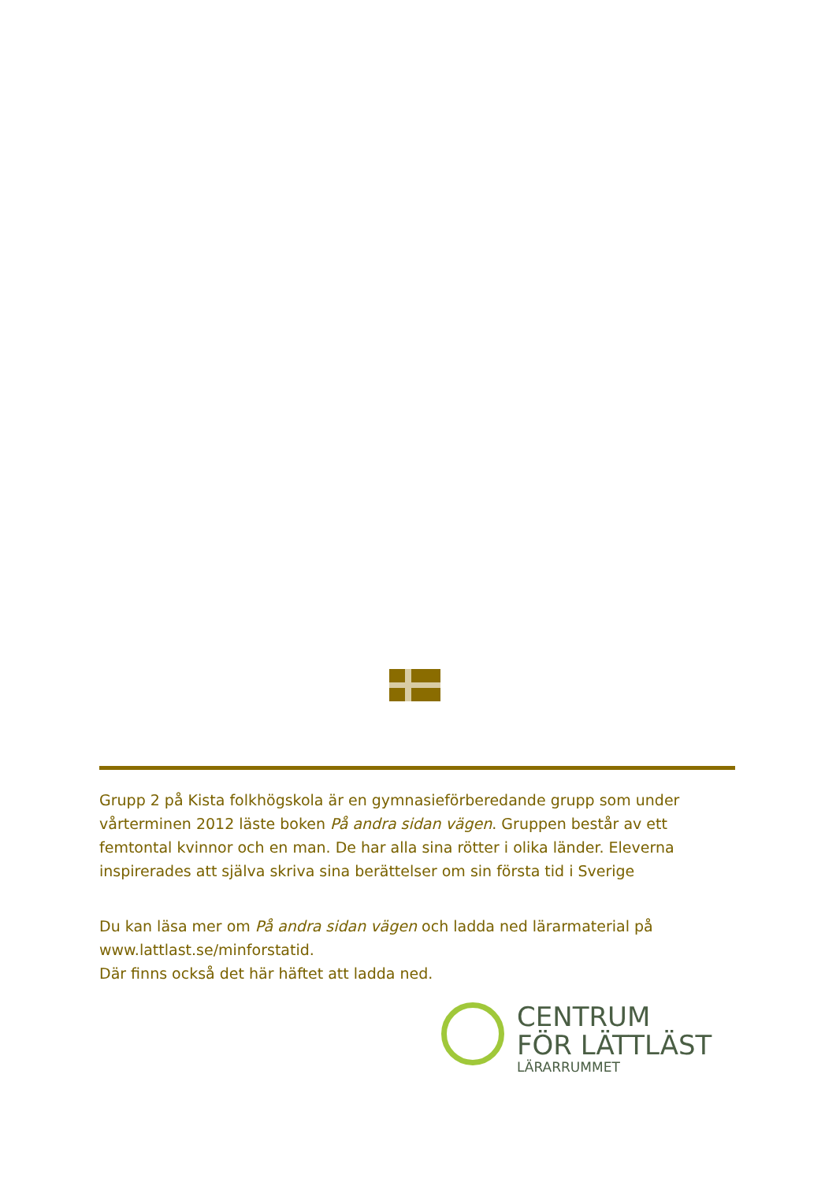Grupp 2 på Kista folkhögskola är en gymnasieförberedande grupp som under vårterminen 2012 läste boken På andra sidan vägen. Gruppen består av ett femtontal kvinnor och en man. De har alla sina rötter i olika länder. Eleverna inspirerades att själva skriva sina berättelser om sin första tid i Sverige
Du kan läsa mer om På andra sidan vägen och ladda ned lärarmaterial på www.lattlast.se/minforstatid.
Där finns också det här häftet att ladda ned.
CENTRUM
FÖR LÄTTLÄST
LÄRARRUMMET